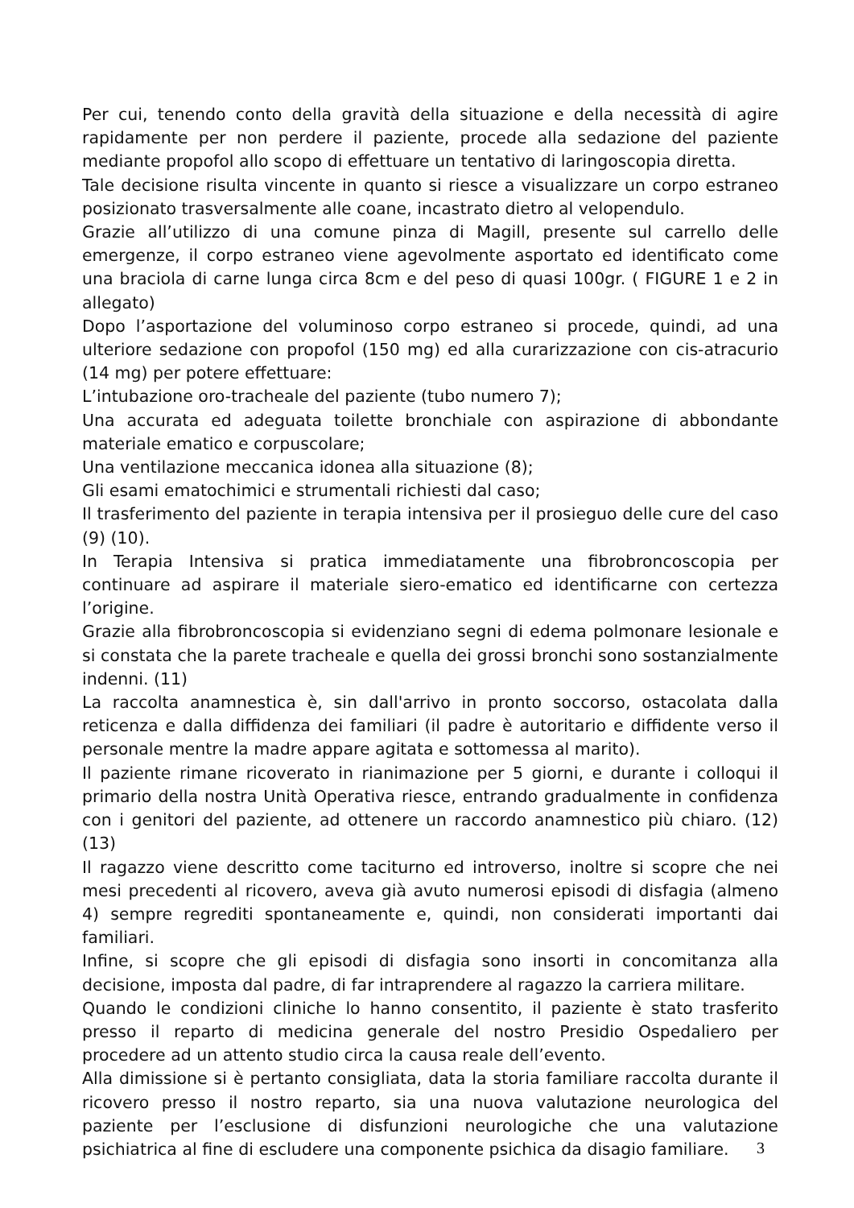Per cui, tenendo conto della gravità della situazione e della necessità di agire rapidamente per non perdere il paziente, procede alla sedazione del paziente mediante propofol allo scopo di effettuare un tentativo di laringoscopia diretta.
Tale decisione risulta vincente in quanto si riesce a visualizzare un corpo estraneo posizionato trasversalmente alle coane, incastrato dietro al velopendulo.
Grazie all’utilizzo di una comune pinza di Magill, presente sul carrello delle emergenze, il corpo estraneo viene agevolmente asportato ed identificato come una braciola di carne lunga circa 8cm e del peso di quasi 100gr. ( FIGURE 1 e 2 in allegato)
Dopo l’asportazione del voluminoso corpo estraneo si procede, quindi, ad una ulteriore sedazione con propofol (150 mg) ed alla curarizzazione con cis-atracurio (14 mg) per potere effettuare:
L’intubazione oro-tracheale del paziente (tubo numero 7);
Una accurata ed adeguata toilette bronchiale con aspirazione di abbondante materiale ematico e corpuscolare;
Una ventilazione meccanica idonea alla situazione (8);
Gli esami ematochimici e strumentali richiesti dal caso;
Il trasferimento del paziente in terapia intensiva per il prosieguo delle cure del caso (9) (10).
In Terapia Intensiva si pratica immediatamente una fibrobroncoscopia per continuare ad aspirare il materiale siero-ematico ed identificarne con certezza l’origine.
Grazie alla fibrobroncoscopia si evidenziano segni di edema polmonare lesionale e si constata che la parete tracheale e quella dei grossi bronchi sono sostanzialmente indenni. (11)
La raccolta anamnestica è, sin dall'arrivo in pronto soccorso, ostacolata dalla reticenza e dalla diffidenza dei familiari (il padre è autoritario e diffidente verso il personale mentre la madre appare agitata e sottomessa al marito).
Il paziente rimane ricoverato in rianimazione per 5 giorni, e durante i colloqui il primario della nostra Unità Operativa riesce, entrando gradualmente in confidenza con i genitori del paziente, ad ottenere un raccordo anamnestico più chiaro. (12) (13)
Il ragazzo viene descritto come taciturno ed introverso, inoltre si scopre che nei mesi precedenti al ricovero, aveva già avuto numerosi episodi di disfagia (almeno 4) sempre regrediti spontaneamente e, quindi, non considerati importanti dai familiari.
Infine, si scopre che gli episodi di disfagia sono insorti in concomitanza alla decisione, imposta dal padre, di far intraprendere al ragazzo la carriera militare.
Quando le condizioni cliniche lo hanno consentito, il paziente è stato trasferito presso il reparto di medicina generale del nostro Presidio Ospedaliero per procedere ad un attento studio circa la causa reale dell’evento.
Alla dimissione si è pertanto consigliata, data la storia familiare raccolta durante il ricovero presso il nostro reparto, sia una nuova valutazione neurologica del paziente per l’esclusione di disfunzioni neurologiche che una valutazione psichiatrica al fine di escludere una componente psichica da disagio familiare.
3